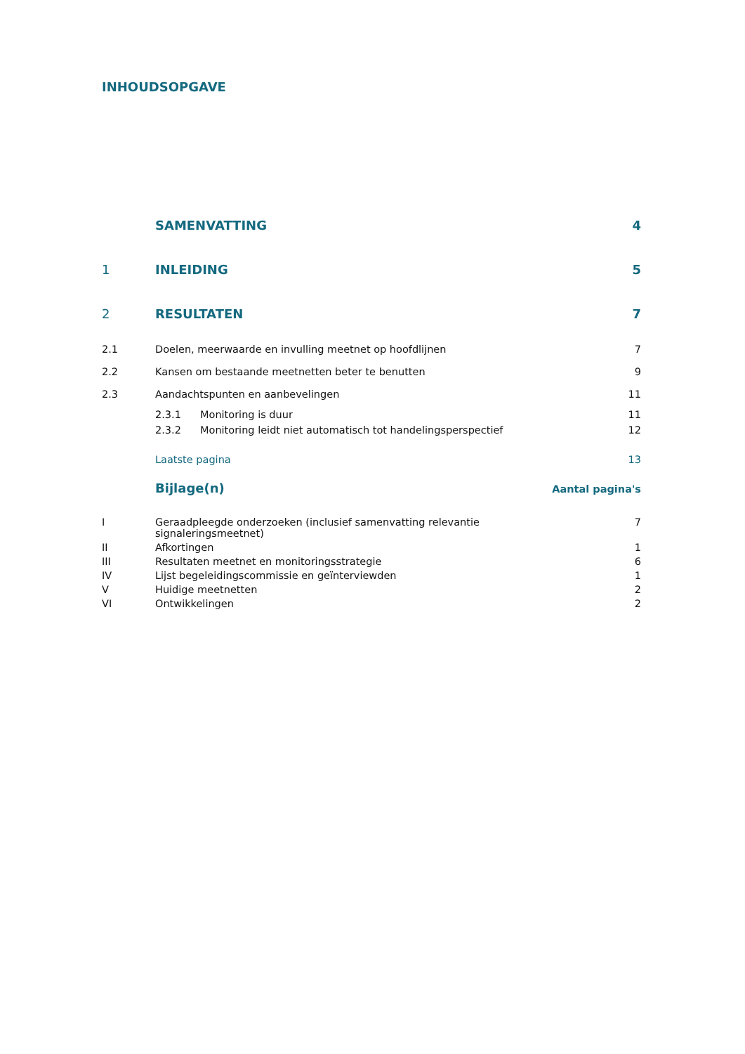INHOUDSOPGAVE
SAMENVATTING 4
1 INLEIDING 5
2 RESULTATEN 7
2.1 Doelen, meerwaarde en invulling meetnet op hoofdlijnen 7
2.2 Kansen om bestaande meetnetten beter te benutten 9
2.3 Aandachtspunten en aanbevelingen 11
2.3.1 Monitoring is duur 11
2.3.2 Monitoring leidt niet automatisch tot handelingsperspectief 12
Laatste pagina 13
Bijlage(n) Aantal pagina's
I Geraadpleegde onderzoeken (inclusief samenvatting relevantie
signaleringsmeetnet) 7
II Afkortingen 1
III Resultaten meetnet en monitoringsstrategie 6
IV Lijst begeleidingscommissie en geïnterviewden 1
V Huidige meetnetten 2
VI Ontwikkelingen 2